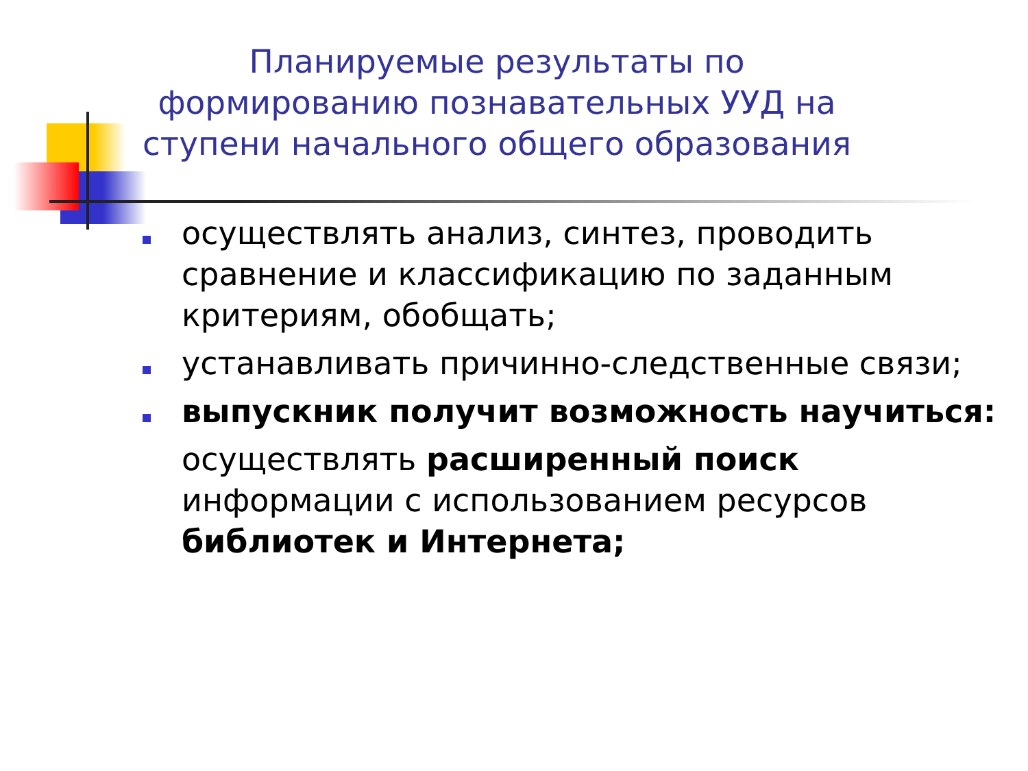Планируемые результаты по формированию познавательных УУД на ступени начального общего образования
осуществлять анализ, синтез, проводить сравнение и классификацию по заданным критериям, обобщать;
устанавливать причинно-следственные связи;
выпускник получит возможность научиться:
осуществлять расширенный поиск информации с использованием ресурсов библиотек и Интернета;